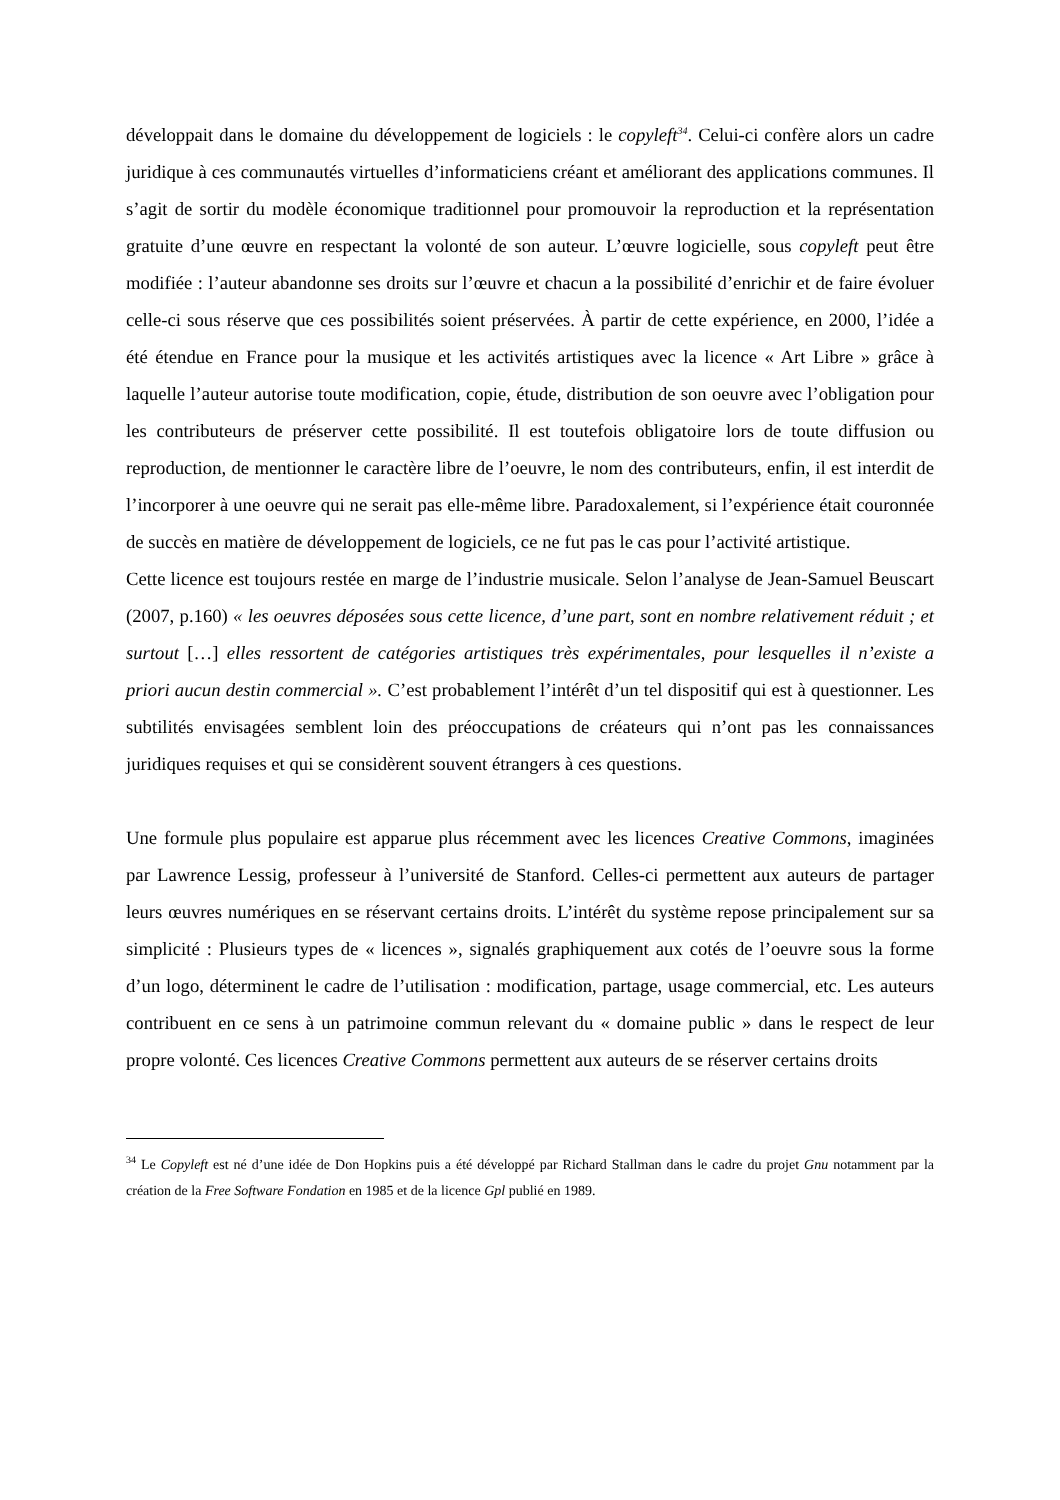développait dans le domaine du développement de logiciels : le copyleft<sup>34</sup>. Celui-ci confère alors un cadre juridique à ces communautés virtuelles d’informaticiens créant et améliorant des applications communes. Il s’agit de sortir du modèle économique traditionnel pour promouvoir la reproduction et la représentation gratuite d’une œuvre en respectant la volonté de son auteur. L’œuvre logicielle, sous copyleft peut être modifiée : l’auteur abandonne ses droits sur l’œuvre et chacun a la possibilité d’enrichir et de faire évoluer celle-ci sous réserve que ces possibilités soient préservées. À partir de cette expérience, en 2000, l’idée a été étendue en France pour la musique et les activités artistiques avec la licence « Art Libre » grâce à laquelle l’auteur autorise toute modification, copie, étude, distribution de son oeuvre avec l’obligation pour les contributeurs de préserver cette possibilité. Il est toutefois obligatoire lors de toute diffusion ou reproduction, de mentionner le caractère libre de l’oeuvre, le nom des contributeurs, enfin, il est interdit de l’incorporer à une oeuvre qui ne serait pas elle-même libre. Paradoxalement, si l’expérience était couronnée de succès en matière de développement de logiciels, ce ne fut pas le cas pour l’activité artistique.
Cette licence est toujours restée en marge de l’industrie musicale. Selon l’analyse de Jean-Samuel Beuscart (2007, p.160) « les oeuvres déposées sous cette licence, d’une part, sont en nombre relativement réduit ; et surtout […] elles ressortent de catégories artistiques très expérimentales, pour lesquelles il n’existe a priori aucun destin commercial ». C’est probablement l’intérêt d’un tel dispositif qui est à questionner. Les subtilités envisagées semblent loin des préoccupations de créateurs qui n’ont pas les connaissances juridiques requises et qui se considèrent souvent étrangers à ces questions.
Une formule plus populaire est apparue plus récemment avec les licences Creative Commons, imaginées par Lawrence Lessig, professeur à l’université de Stanford. Celles-ci permettent aux auteurs de partager leurs œuvres numériques en se réservant certains droits. L’intérêt du système repose principalement sur sa simplicité : Plusieurs types de « licences », signalés graphiquement aux cotés de l’oeuvre sous la forme d’un logo, déterminent le cadre de l’utilisation : modification, partage, usage commercial, etc. Les auteurs contribuent en ce sens à un patrimoine commun relevant du « domaine public » dans le respect de leur propre volonté. Ces licences Creative Commons permettent aux auteurs de se réserver certains droits
<sup>34</sup> Le Copyleft est né d’une idée de Don Hopkins puis a été développé par Richard Stallman dans le cadre du projet Gnu notamment par la création de la Free Software Fondation en 1985 et de la licence Gpl publié en 1989.